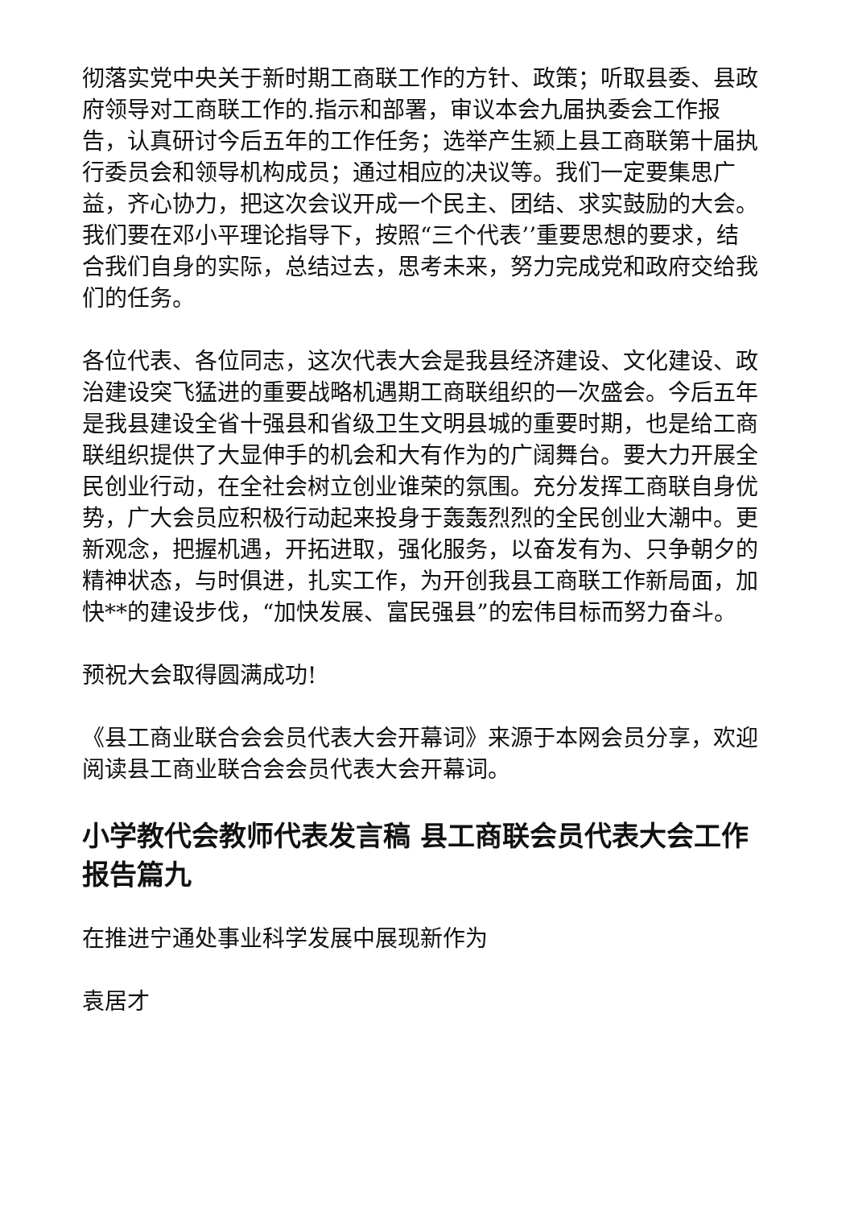彻落实党中央关于新时期工商联工作的方针、政策；听取县委、县政府领导对工商联工作的.指示和部署，审议本会九届执委会工作报告，认真研讨今后五年的工作任务；选举产生颍上县工商联第十届执行委员会和领导机构成员；通过相应的决议等。我们一定要集思广益，齐心协力，把这次会议开成一个民主、团结、求实鼓励的大会。我们要在邓小平理论指导下，按照“三个代表’’重要思想的要求，结合我们自身的实际，总结过去，思考未来，努力完成党和政府交给我们的任务。
各位代表、各位同志，这次代表大会是我县经济建设、文化建设、政治建设突飞猛进的重要战略机遇期工商联组织的一次盛会。今后五年是我县建设全省十强县和省级卫生文明县城的重要时期，也是给工商联组织提供了大显伸手的机会和大有作为的广阔舞台。要大力开展全民创业行动，在全社会树立创业谁荣的氛围。充分发挥工商联自身优势，广大会员应积极行动起来投身于轰轰烈烈的全民创业大潮中。更新观念，把握机遇，开拓进取，强化服务，以奋发有为、只争朝夕的精神状态，与时俱进，扎实工作，为开创我县工商联工作新局面，加快**的建设步伐，“加快发展、富民强县”的宏伟目标而努力奋斗。
预祝大会取得圆满成功!
《县工商业联合会会员代表大会开幕词》来源于本网会员分享，欢迎阅读县工商业联合会会员代表大会开幕词。
小学教代会教师代表发言稿 县工商联会员代表大会工作报告篇九
在推进宁通处事业科学发展中展现新作为
袁居才